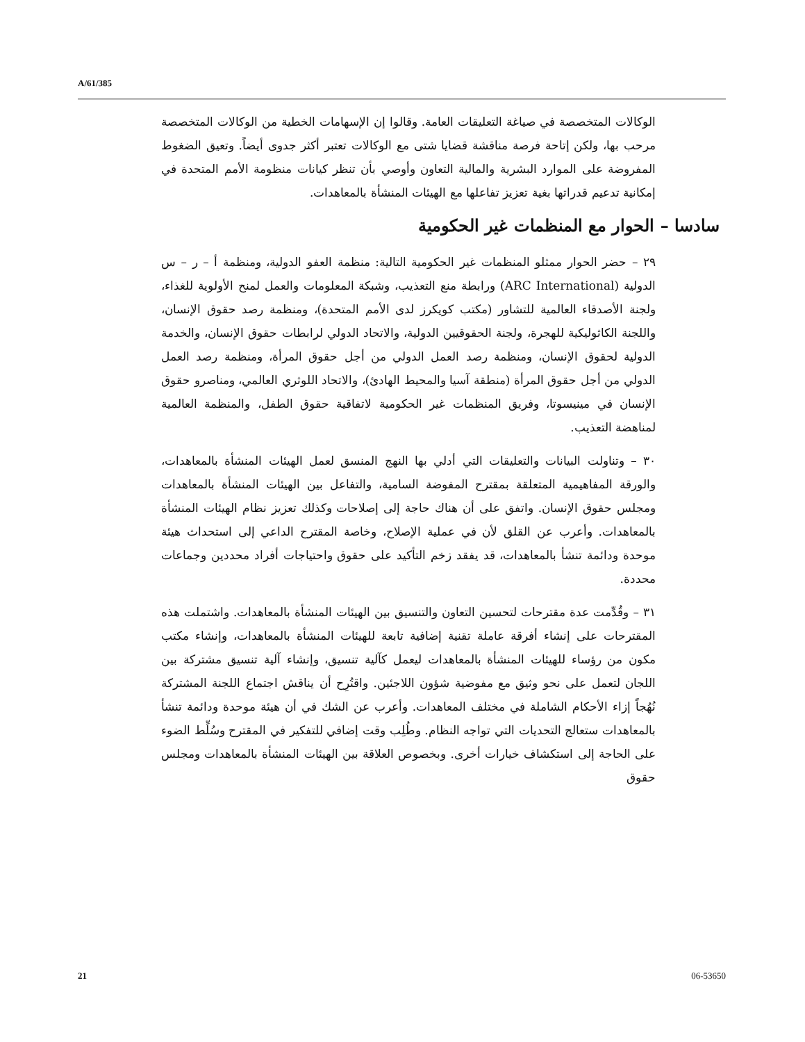A/61/385
الوكالات المتخصصة في صياغة التعليقات العامة. وقالوا إن الإسهامات الخطية من الوكالات المتخصصة مرحب بها، ولكن إتاحة فرصة مناقشة قضايا شتى مع الوكالات تعتبر أكثر جدوى أيضاً. وتعيق الضغوط المفروضة على الموارد البشرية والمالية التعاون وأوصي بأن تنظر كيانات منظومة الأمم المتحدة في إمكانية تدعيم قدراتها بغية تعزيز تفاعلها مع الهيئات المنشأة بالمعاهدات.
سادسا – الحوار مع المنظمات غير الحكومية
٢٩ – حضر الحوار ممثلو المنظمات غير الحكومية التالية: منظمة العفو الدولية، ومنظمة أ – ر – س الدولية (ARC International) ورابطة منع التعذيب، وشبكة المعلومات والعمل لمنح الأولوية للغذاء، ولجنة الأصدقاء العالمية للتشاور (مكتب كويكرز لدى الأمم المتحدة)، ومنظمة رصد حقوق الإنسان، واللجنة الكاثوليكية للهجرة، ولجنة الحقوقيين الدولية، والاتحاد الدولي لرابطات حقوق الإنسان، والخدمة الدولية لحقوق الإنسان، ومنظمة رصد العمل الدولي من أجل حقوق المرأة، ومنظمة رصد العمل الدولي من أجل حقوق المرأة (منطقة آسيا والمحيط الهادئ)، والاتحاد اللوثري العالمي، ومناصرو حقوق الإنسان في مينيسوتا، وفريق المنظمات غير الحكومية لاتفاقية حقوق الطفل، والمنظمة العالمية لمناهضة التعذيب.
٣٠ – وتناولت البيانات والتعليقات التي أدلي بها النهج المنسق لعمل الهيئات المنشأة بالمعاهدات، والورقة المفاهيمية المتعلقة بمقترح المفوضة السامية، والتفاعل بين الهيئات المنشأة بالمعاهدات ومجلس حقوق الإنسان. واتفق على أن هناك حاجة إلى إصلاحات وكذلك تعزيز نظام الهيئات المنشأة بالمعاهدات. وأعرب عن القلق لأن في عملية الإصلاح، وخاصة المقترح الداعي إلى استحداث هيئة موحدة ودائمة تنشأ بالمعاهدات، قد يفقد زخم التأكيد على حقوق واحتياجات أفراد محددين وجماعات محددة.
٣١ – وقُدِّمت عدة مقترحات لتحسين التعاون والتنسيق بين الهيئات المنشأة بالمعاهدات. واشتملت هذه المقترحات على إنشاء أفرقة عاملة تقنية إضافية تابعة للهيئات المنشأة بالمعاهدات، وإنشاء مكتب مكون من رؤساء للهيئات المنشأة بالمعاهدات ليعمل كآلية تنسيق، وإنشاء آلية تنسيق مشتركة بين اللجان لتعمل على نحو وثيق مع مفوضية شؤون اللاجئين. واقتُرِح أن يناقش اجتماع اللجنة المشتركة نُهُجاً إزاء الأحكام الشاملة في مختلف المعاهدات. وأعرب عن الشك في أن هيئة موحدة ودائمة تنشأ بالمعاهدات ستعالج التحديات التي تواجه النظام. وطُلِب وقت إضافي للتفكير في المقترح وسُلِّط الضوء على الحاجة إلى استكشاف خيارات أخرى. وبخصوص العلاقة بين الهيئات المنشأة بالمعاهدات ومجلس حقوق
21 06-53650